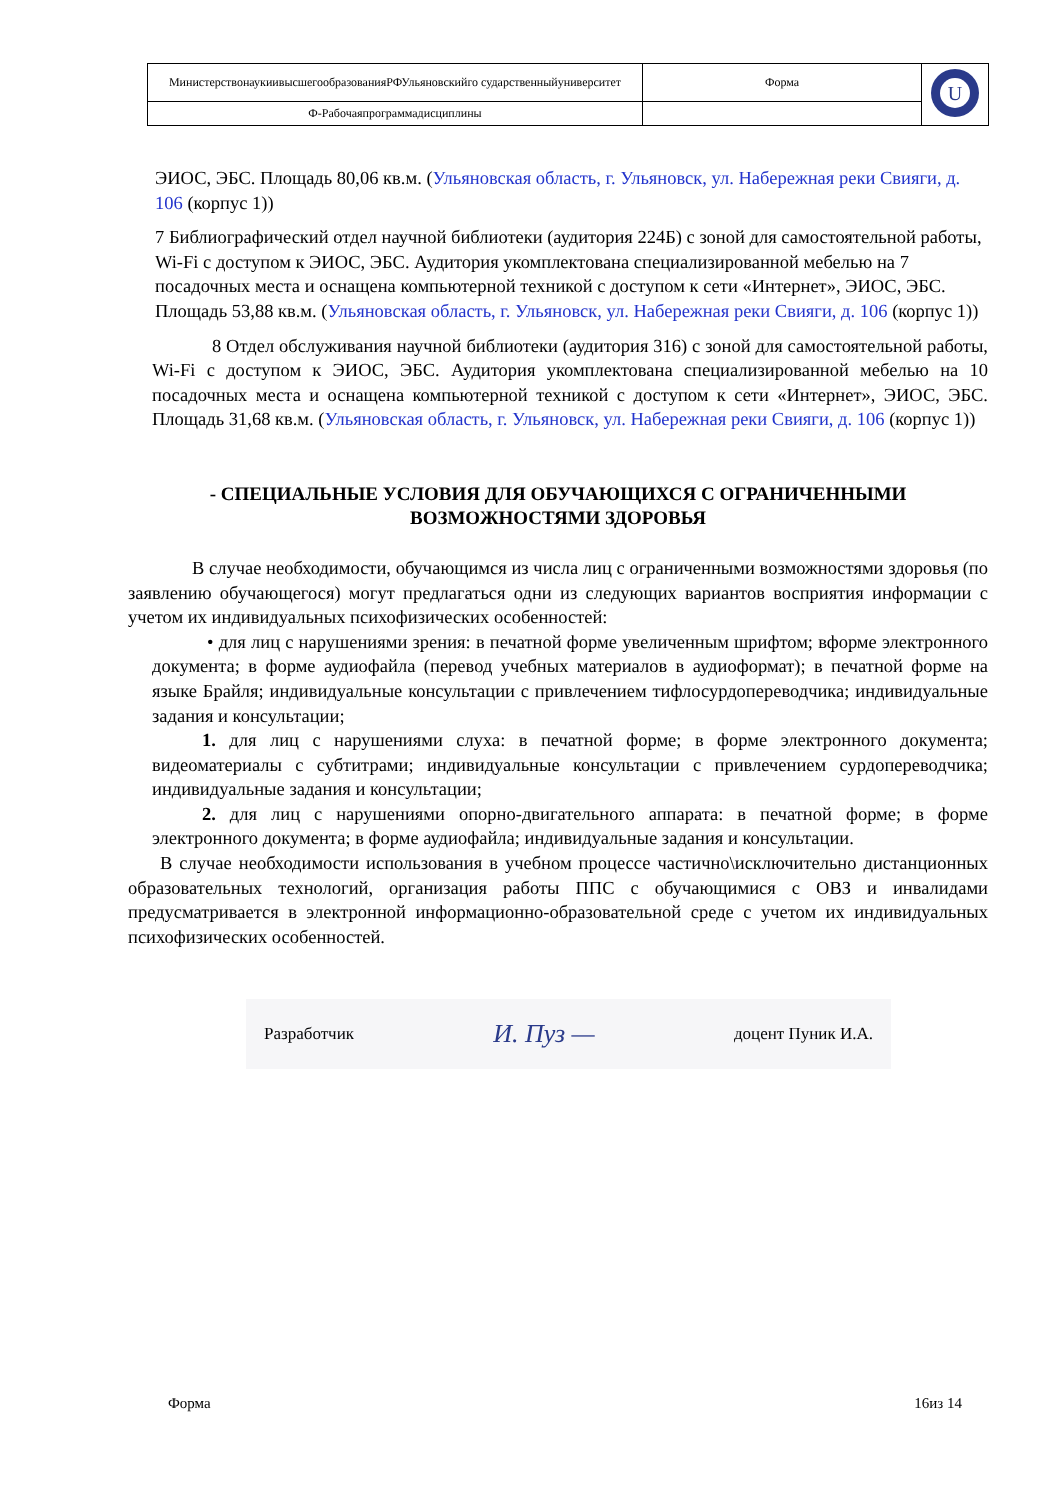| МинистерствонаукиивысшегообразованияРФУльяновскийго сударственныйуниверситет | Форма | U |
| Ф-Рабочаяпрограммадисциплины | | |
ЭИОС, ЭБС. Площадь 80,06 кв.м. (Ульяновская область, г. Ульяновск, ул. Набережная реки Свияги, д. 106 (корпус 1))
7 Библиографический отдел научной библиотеки (аудитория 224Б) с зоной для самостоятельной работы, Wi-Fi с доступом к ЭИОС, ЭБС. Аудитория укомплектована специализированной мебелью на 7 посадочных места и оснащена компьютерной техникой с доступом к сети «Интернет», ЭИОС, ЭБС. Площадь 53,88 кв.м. (Ульяновская область, г. Ульяновск, ул. Набережная реки Свияги, д. 106 (корпус 1))
8 Отдел обслуживания научной библиотеки (аудитория 316) с зоной для самостоятельной работы, Wi-Fi с доступом к ЭИОС, ЭБС. Аудитория укомплектована специализированной мебелью на 10 посадочных места и оснащена компьютерной техникой с доступом к сети «Интернет», ЭИОС, ЭБС. Площадь 31,68 кв.м. (Ульяновская область, г. Ульяновск, ул. Набережная реки Свияги, д. 106 (корпус 1))
- СПЕЦИАЛЬНЫЕ УСЛОВИЯ ДЛЯ ОБУЧАЮЩИХСЯ С ОГРАНИЧЕННЫМИ ВОЗМОЖНОСТЯМИ ЗДОРОВЬЯ
В случае необходимости, обучающимся из числа лиц с ограниченными возможностями здоровья (по заявлению обучающегося) могут предлагаться одни из следующих вариантов восприятия информации с учетом их индивидуальных психофизических особенностей:
• для лиц с нарушениями зрения: в печатной форме увеличенным шрифтом; вформе электронного документа; в форме аудиофайла (перевод учебных материалов в аудиоформат); в печатной форме на языке Брайля; индивидуальные консультации с привлечением тифлосурдопереводчика; индивидуальные задания и консультации;
1. для лиц с нарушениями слуха: в печатной форме; в форме электронного документа; видеоматериалы с субтитрами; индивидуальные консультации с привлечением сурдопереводчика; индивидуальные задания и консультации;
2. для лиц с нарушениями опорно-двигательного аппарата: в печатной форме; в форме электронного документа; в форме аудиофайла; индивидуальные задания и консультации.
В случае необходимости использования в учебном процессе частично\исключительно дистанционных образовательных технологий, организация работы ППС с обучающимися с ОВЗ и инвалидами предусматривается в электронной информационно-образовательной среде с учетом их индивидуальных психофизических особенностей.
Разработчик И. Пуз — доцент Пуник И.А.
Форма 16из 14